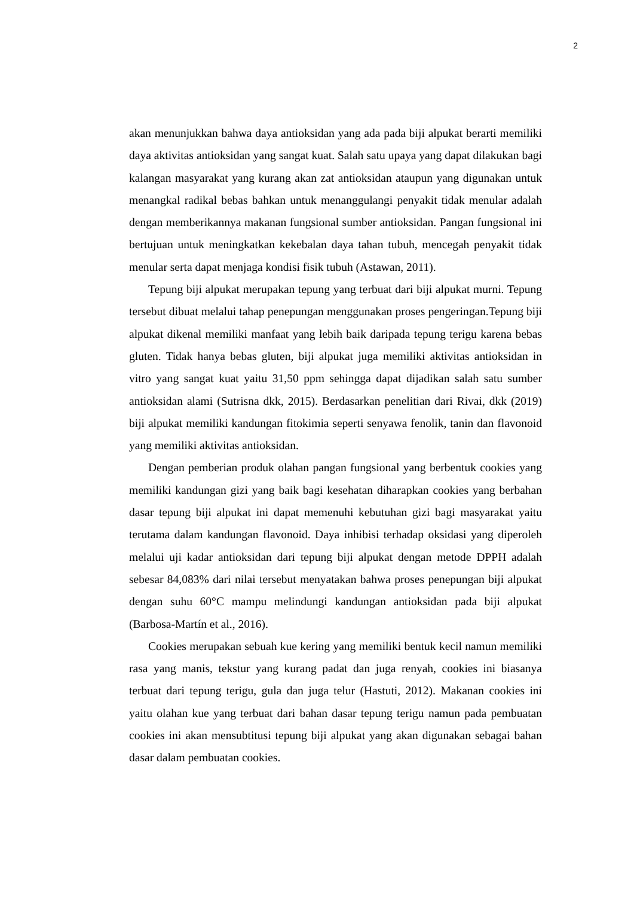2
akan menunjukkan bahwa daya antioksidan yang ada pada biji alpukat berarti memiliki daya aktivitas antioksidan yang sangat kuat. Salah satu upaya yang dapat dilakukan bagi kalangan masyarakat yang kurang akan zat antioksidan ataupun yang digunakan untuk menangkal radikal bebas bahkan untuk menanggulangi penyakit tidak menular adalah dengan memberikannya makanan fungsional sumber antioksidan. Pangan fungsional ini bertujuan untuk meningkatkan kekebalan daya tahan tubuh, mencegah penyakit tidak menular serta dapat menjaga kondisi fisik tubuh (Astawan, 2011).
Tepung biji alpukat merupakan tepung yang terbuat dari biji alpukat murni. Tepung tersebut dibuat melalui tahap penepungan menggunakan proses pengeringan.Tepung biji alpukat dikenal memiliki manfaat yang lebih baik daripada tepung terigu karena bebas gluten. Tidak hanya bebas gluten, biji alpukat juga memiliki aktivitas antioksidan in vitro yang sangat kuat yaitu 31,50 ppm sehingga dapat dijadikan salah satu sumber antioksidan alami (Sutrisna dkk, 2015). Berdasarkan penelitian dari Rivai, dkk (2019) biji alpukat memiliki kandungan fitokimia seperti senyawa fenolik, tanin dan flavonoid yang memiliki aktivitas antioksidan.
Dengan pemberian produk olahan pangan fungsional yang berbentuk cookies yang memiliki kandungan gizi yang baik bagi kesehatan diharapkan cookies yang berbahan dasar tepung biji alpukat ini dapat memenuhi kebutuhan gizi bagi masyarakat yaitu terutama dalam kandungan flavonoid. Daya inhibisi terhadap oksidasi yang diperoleh melalui uji kadar antioksidan dari tepung biji alpukat dengan metode DPPH adalah sebesar 84,083% dari nilai tersebut menyatakan bahwa proses penepungan biji alpukat dengan suhu 60°C mampu melindungi kandungan antioksidan pada biji alpukat (Barbosa-Martín et al., 2016).
Cookies merupakan sebuah kue kering yang memiliki bentuk kecil namun memiliki rasa yang manis, tekstur yang kurang padat dan juga renyah, cookies ini biasanya terbuat dari tepung terigu, gula dan juga telur (Hastuti, 2012). Makanan cookies ini yaitu olahan kue yang terbuat dari bahan dasar tepung terigu namun pada pembuatan cookies ini akan mensubtitusi tepung biji alpukat yang akan digunakan sebagai bahan dasar dalam pembuatan cookies.